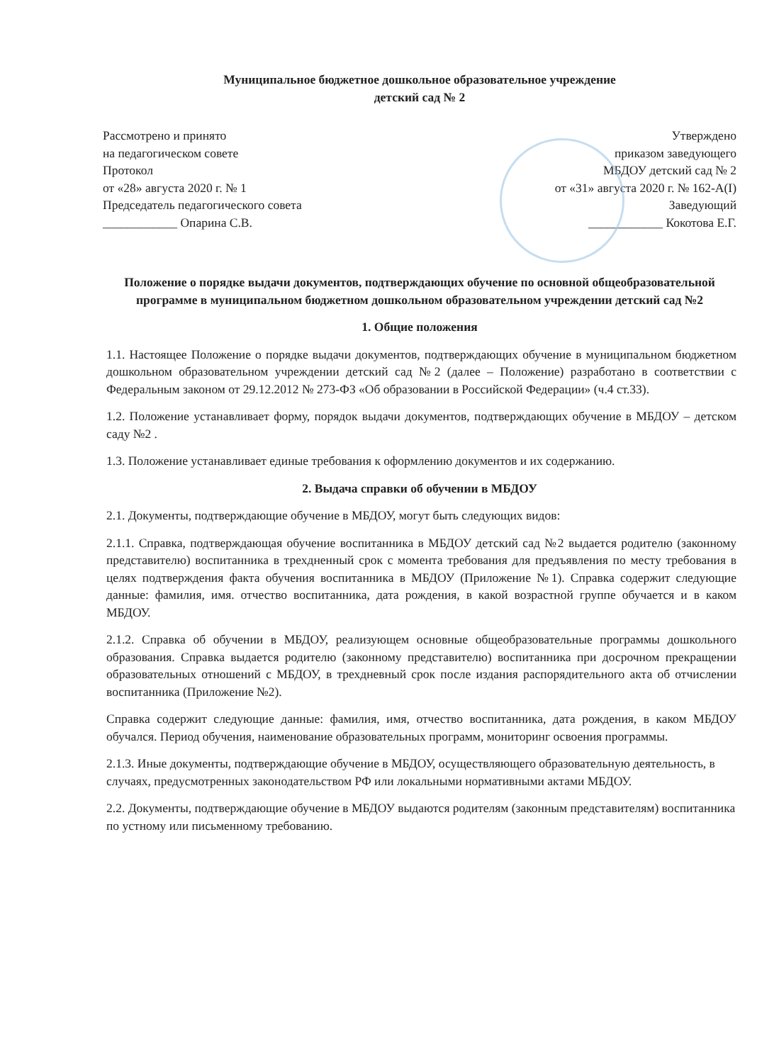Муниципальное бюджетное дошкольное образовательное учреждение
детский сад № 2
Рассмотрено и принято
на педагогическом совете
Протокол
от «28» августа 2020 г. № 1
Председатель педагогического совета
____________ Опарина С.В.
Утверждено
приказом заведующего
МБДОУ детский сад № 2
от «31» августа 2020 г. № 162-А(I)
Заведующий
____________ Кокотова Е.Г.
Положение о порядке выдачи документов, подтверждающих обучение по основной общеобразовательной программе в муниципальном бюджетном дошкольном образовательном учреждении детский сад №2
1. Общие положения
1.1. Настоящее Положение о порядке выдачи документов, подтверждающих обучение в муниципальном бюджетном дошкольном образовательном учреждении детский сад №2 (далее – Положение) разработано в соответствии с Федеральным законом от 29.12.2012 № 273-ФЗ «Об образовании в Российской Федерации» (ч.4 ст.33).
1.2. Положение устанавливает форму, порядок выдачи документов, подтверждающих обучение в МБДОУ – детском саду №2 .
1.3. Положение устанавливает единые требования к оформлению документов и их содержанию.
2. Выдача справки об обучении в МБДОУ
2.1. Документы, подтверждающие обучение в МБДОУ, могут быть следующих видов:
2.1.1. Справка, подтверждающая обучение воспитанника в МБДОУ детский сад №2 выдается родителю (законному представителю) воспитанника в трехдненный срок с момента требования для предъявления по месту требования в целях подтверждения факта обучения воспитанника в МБДОУ (Приложение №1). Справка содержит следующие данные: фамилия, имя. отчество воспитанника, дата рождения, в какой возрастной группе обучается и в каком МБДОУ.
2.1.2. Справка об обучении в МБДОУ, реализующем основные общеобразовательные программы дошкольного образования. Справка выдается родителю (законному представителю) воспитанника при досрочном прекращении образовательных отношений с МБДОУ, в трехдневный срок после издания распорядительного акта об отчислении воспитанника (Приложение №2).
Справка содержит следующие данные: фамилия, имя, отчество воспитанника, дата рождения, в каком МБДОУ обучался. Период обучения, наименование образовательных программ, мониторинг освоения программы.
2.1.3. Иные документы, подтверждающие обучение в МБДОУ, осуществляющего образовательную деятельность, в случаях, предусмотренных законодательством РФ или локальными нормативными актами МБДОУ.
2.2. Документы, подтверждающие обучение в МБДОУ выдаются родителям (законным представителям) воспитанника по устному или письменному требованию.